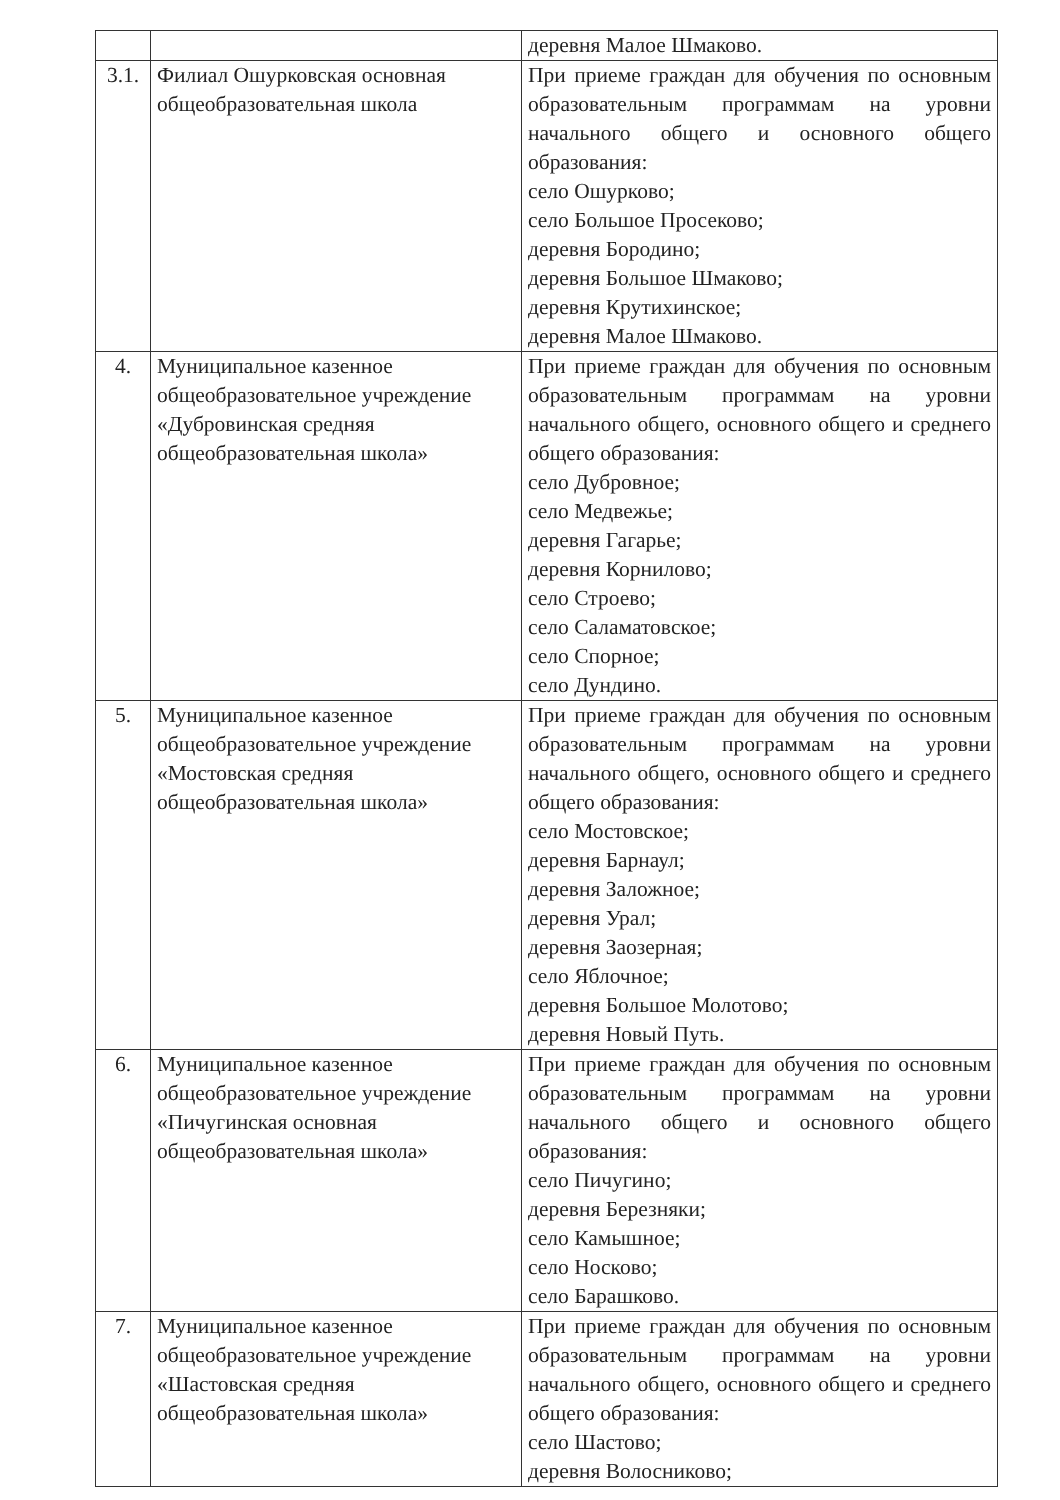| | | деревня Малое Шмаково. |
| 3.1. | Филиал Ошурковская основная общеобразовательная школа | При приеме граждан для обучения по основным образовательным программам на уровни начального общего и основного общего образования: село Ошурково; село Большое Просеково; деревня Бородино; деревня Большое Шмаково; деревня Крутихинское; деревня Малое Шмаково. |
| 4. | Муниципальное казенное общеобразовательное учреждение «Дубровинская средняя общеобразовательная школа» | При приеме граждан для обучения по основным образовательным программам на уровни начального общего, основного общего и среднего общего образования: село Дубровное; село Медвежье; деревня Гагарье; деревня Корнилово; село Строево; село Саламатовское; село Спорное; село Дундино. |
| 5. | Муниципальное казенное общеобразовательное учреждение «Мостовская средняя общеобразовательная школа» | При приеме граждан для обучения по основным образовательным программам на уровни начального общего, основного общего и среднего общего образования: село Мостовское; деревня Барнаул; деревня Заложное; деревня Урал; деревня Заозерная; село Яблочное; деревня Большое Молотово; деревня Новый Путь. |
| 6. | Муниципальное казенное общеобразовательное учреждение «Пичугинская основная общеобразовательная школа» | При приеме граждан для обучения по основным образовательным программам на уровни начального общего и основного общего образования: село Пичугино; деревня Березняки; село Камышное; село Носково; село Барашково. |
| 7. | Муниципальное казенное общеобразовательное учреждение «Шастовская средняя общеобразовательная школа» | При приеме граждан для обучения по основным образовательным программам на уровни начального общего, основного общего и среднего общего образования: село Шастово; деревня Волосниково; |